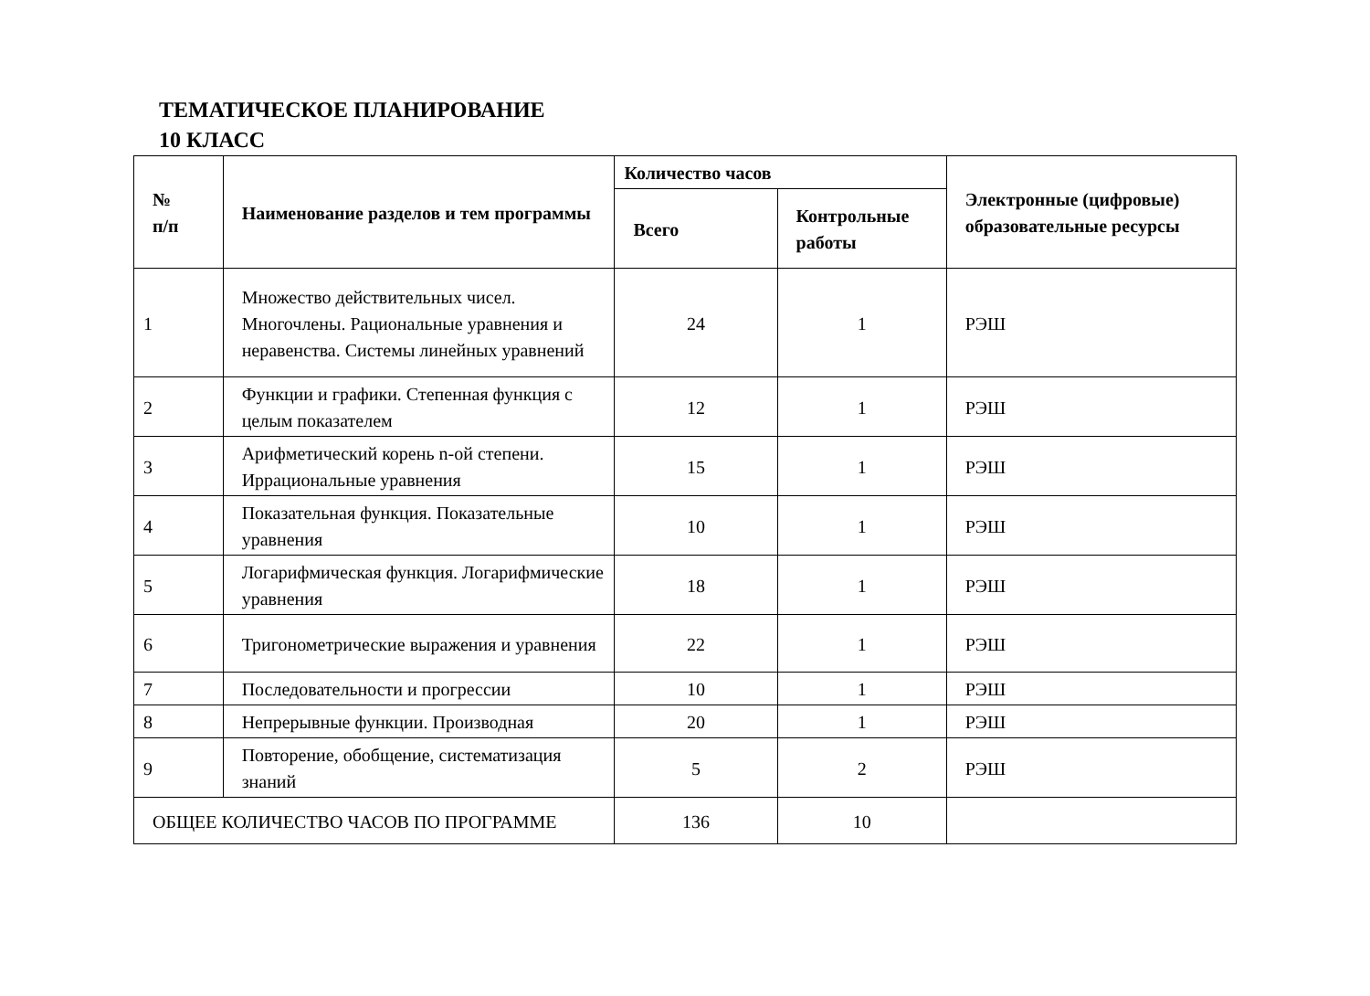ТЕМАТИЧЕСКОЕ ПЛАНИРОВАНИЕ
10 КЛАСС
| № п/п | Наименование разделов и тем программы | Количество часов | | Электронные (цифровые) образовательные ресурсы |
| --- | --- | --- | --- | --- |
| | | Всего | Контрольные работы | |
| 1 | Множество действительных чисел. Многочлены. Рациональные уравнения и неравенства. Системы линейных уравнений | 24 | 1 | РЭШ |
| 2 | Функции и графики. Степенная функция с целым показателем | 12 | 1 | РЭШ |
| 3 | Арифметический корень n-ой степени. Иррациональные уравнения | 15 | 1 | РЭШ |
| 4 | Показательная функция. Показательные уравнения | 10 | 1 | РЭШ |
| 5 | Логарифмическая функция. Логарифмические уравнения | 18 | 1 | РЭШ |
| 6 | Тригонометрические выражения и уравнения | 22 | 1 | РЭШ |
| 7 | Последовательности и прогрессии | 10 | 1 | РЭШ |
| 8 | Непрерывные функции. Производная | 20 | 1 | РЭШ |
| 9 | Повторение, обобщение, систематизация знаний | 5 | 2 | РЭШ |
| ОБЩЕЕ КОЛИЧЕСТВО ЧАСОВ ПО ПРОГРАММЕ | | 136 | 10 | |